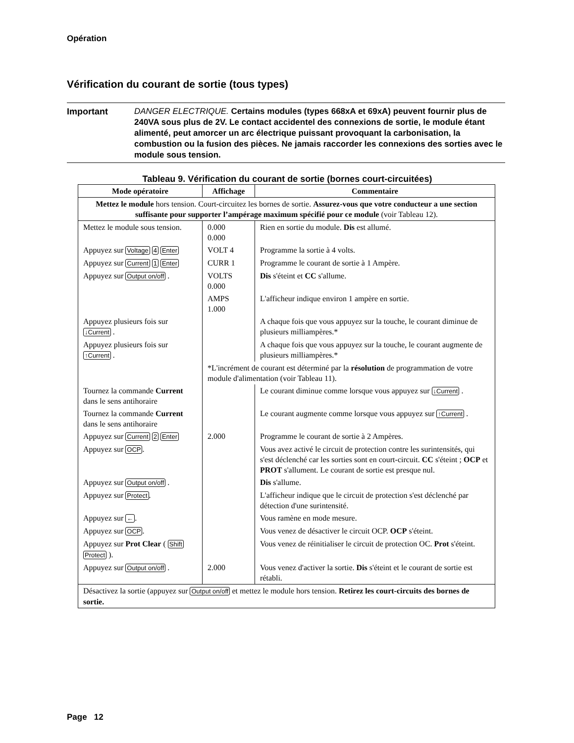Opération
Vérification du courant de sortie (tous types)
Important DANGER ELECTRIQUE. Certains modules (types 668xA et 69xA) peuvent fournir plus de 240VA sous plus de 2V. Le contact accidentel des connexions de sortie, le module étant alimenté, peut amorcer un arc électrique puissant provoquant la carbonisation, la combustion ou la fusion des pièces. Ne jamais raccorder les connexions des sorties avec le module sous tension.
Tableau 9. Vérification du courant de sortie (bornes court-circuitées)
| Mode opératoire | Affichage | Commentaire |
| --- | --- | --- |
| Mettez le module hors tension. Court-circuitez les bornes de sortie. Assurez-vous que votre conducteur a une section suffisante pour supporter l’ampérage maximum spécifié pour ce module (voir Tableau 12). | | |
| Mettez le module sous tension. | 0.000 0.000 | Rien en sortie du module. Dis est allumé. |
| Appuyez sur Voltage 4 Enter | VOLT 4 | Programme la sortie à 4 volts. |
| Appuyez sur Current 1 Enter | CURR 1 | Programme le courant de sortie à 1 Ampère. |
| Appuyez sur Output on/off . | VOLTS 0.000 | Dis s'éteint et CC s'allume. |
| | AMPS 1.000 | L'afficheur indique environ 1 ampère en sortie. |
| Appuyez plusieurs fois sur ↓Current . | | A chaque fois que vous appuyez sur la touche, le courant diminue de plusieurs milliampères.* |
| Appuyez plusieurs fois sur ↑Current . | | A chaque fois que vous appuyez sur la touche, le courant augmente de plusieurs milliampères.* |
| | *L'incrément de courant est déterminé par la résolution de programmation de votre module d'alimentation (voir Tableau 11). | |
| Tournez la commande Current dans le sens antihoraire | | Le courant diminue comme lorsque vous appuyez sur ↓Current . |
| Tournez la commande Current dans le sens antihoraire | | Le courant augmente comme lorsque vous appuyez sur ↑Current . |
| Appuyez sur Current 2 Enter | 2.000 | Programme le courant de sortie à 2 Ampères. |
| Appuyez sur OCP . | | Vous avez activé le circuit de protection contre les surintensités, qui s'est déclenché car les sorties sont en court-circuit. CC s'éteint ; OCP et PROT s'allument. Le courant de sortie est presque nul. |
| Appuyez sur Output on/off . | | Dis s'allume. |
| Appuyez sur Protect . | | L'afficheur indique que le circuit de protection s'est déclenché par détection d'une surintensité. |
| Appuyez sur ← . | | Vous ramène en mode mesure. |
| Appuyez sur OCP . | | Vous venez de désactiver le circuit OCP. OCP s'éteint. |
| Appuyez sur Prot Clear ( Shift Protect ). | | Vous venez de réinitialiser le circuit de protection OC. Prot s'éteint. |
| Appuyez sur Output on/off . | 2.000 | Vous venez d'activer la sortie. Dis s'éteint et le courant de sortie est rétabli. |
| Désactivez la sortie (appuyez sur Output on/off et mettez le module hors tension. Retirez les court-circuits des bornes de sortie. | | |
Page 12